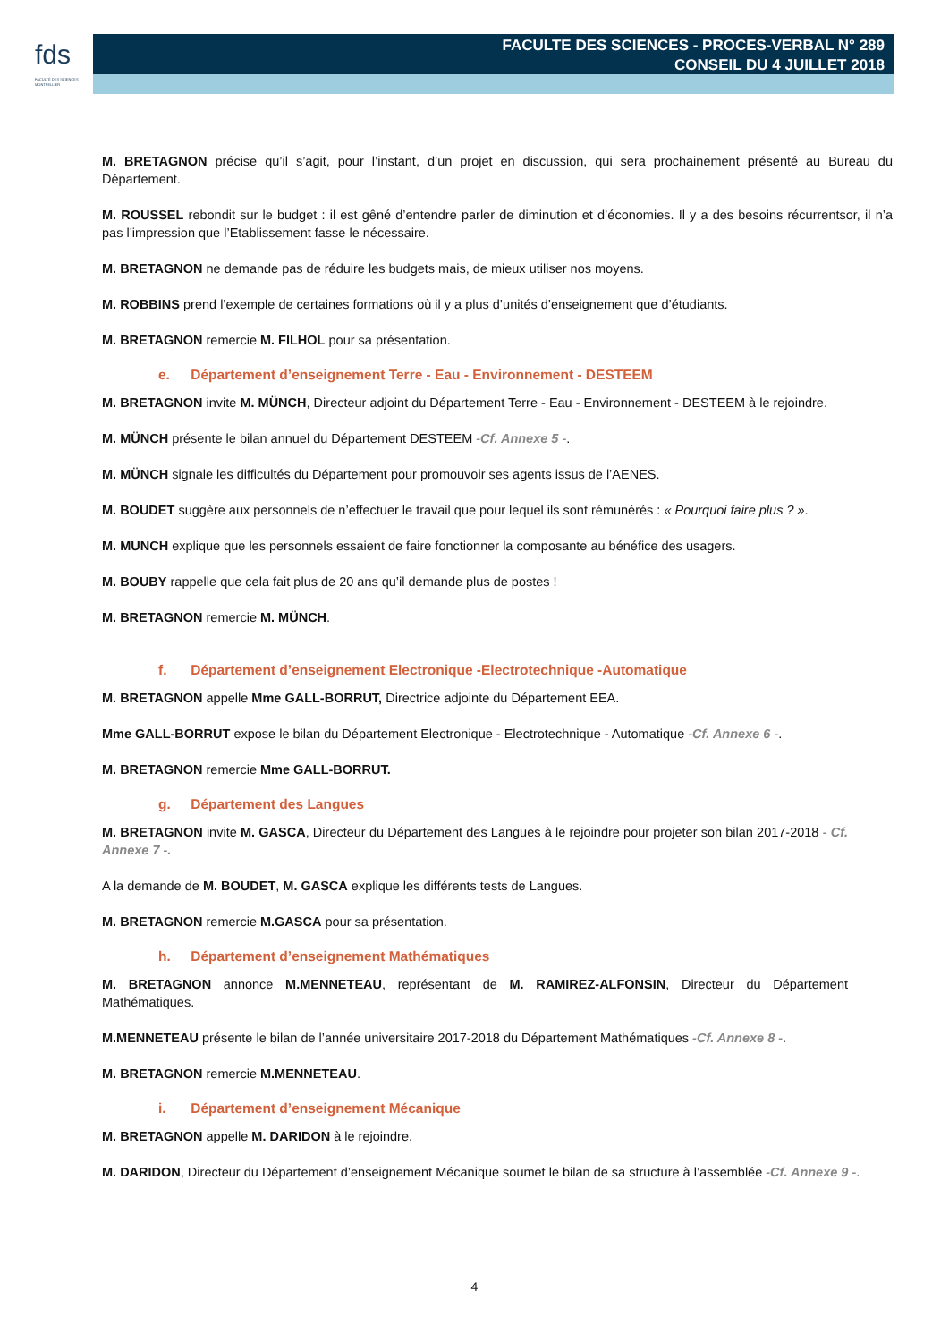fds
FACULTÉ DES SCIENCES MONTPELLIER
FACULTE DES SCIENCES - PROCES-VERBAL N° 289
CONSEIL DU 4 JUILLET 2018
M. BRETAGNON précise qu’il s’agit, pour l’instant, d’un projet en discussion, qui sera prochainement présenté au Bureau du Département.
M. ROUSSEL rebondit sur le budget : il est gêné d’entendre parler de diminution et d’économies. Il y a des besoins récurrentsor, il n’a pas l’impression que l’Etablissement fasse le nécessaire.
M. BRETAGNON ne demande pas de réduire les budgets mais, de mieux utiliser nos moyens.
M. ROBBINS prend l’exemple de certaines formations où il y a plus d’unités d’enseignement que d’étudiants.
M. BRETAGNON remercie M. FILHOL pour sa présentation.
e. Département d’enseignement Terre - Eau - Environnement - DESTEEM
M. BRETAGNON invite M. MÜNCH, Directeur adjoint du Département Terre - Eau - Environnement - DESTEEM à le rejoindre.
M. MÜNCH présente le bilan annuel du Département DESTEEM -Cf. Annexe 5 -.
M. MÜNCH signale les difficultés du Département pour promouvoir ses agents issus de l’AENES.
M. BOUDET suggère aux personnels de n’effectuer le travail que pour lequel ils sont rémunérés : « Pourquoi faire plus ? ».
M. MUNCH explique que les personnels essaient de faire fonctionner la composante au bénéfice des usagers.
M. BOUBY rappelle que cela fait plus de 20 ans qu’il demande plus de postes !
M. BRETAGNON remercie M. MÜNCH.
f. Département d’enseignement Electronique -Electrotechnique -Automatique
M. BRETAGNON appelle Mme GALL-BORRUT, Directrice adjointe du Département EEA.
Mme GALL-BORRUT expose le bilan du Département Electronique - Electrotechnique - Automatique -Cf. Annexe 6 -.
M. BRETAGNON remercie Mme GALL-BORRUT.
g. Département des Langues
M. BRETAGNON invite M. GASCA, Directeur du Département des Langues à le rejoindre pour projeter son bilan 2017-2018 - Cf. Annexe 7 -.
A la demande de M. BOUDET, M. GASCA explique les différents tests de Langues.
M. BRETAGNON remercie M.GASCA pour sa présentation.
h. Département d’enseignement Mathématiques
M. BRETAGNON annonce M.MENNETEAU, représentant de M. RAMIREZ-ALFONSIN, Directeur du Département Mathématiques.
M.MENNETEAU présente le bilan de l’année universitaire 2017-2018 du Département Mathématiques -Cf. Annexe 8 -.
M. BRETAGNON remercie M.MENNETEAU.
i. Département d’enseignement Mécanique
M. BRETAGNON appelle M. DARIDON à le rejoindre.
M. DARIDON, Directeur du Département d’enseignement Mécanique soumet le bilan de sa structure à l’assemblée -Cf. Annexe 9 -.
4